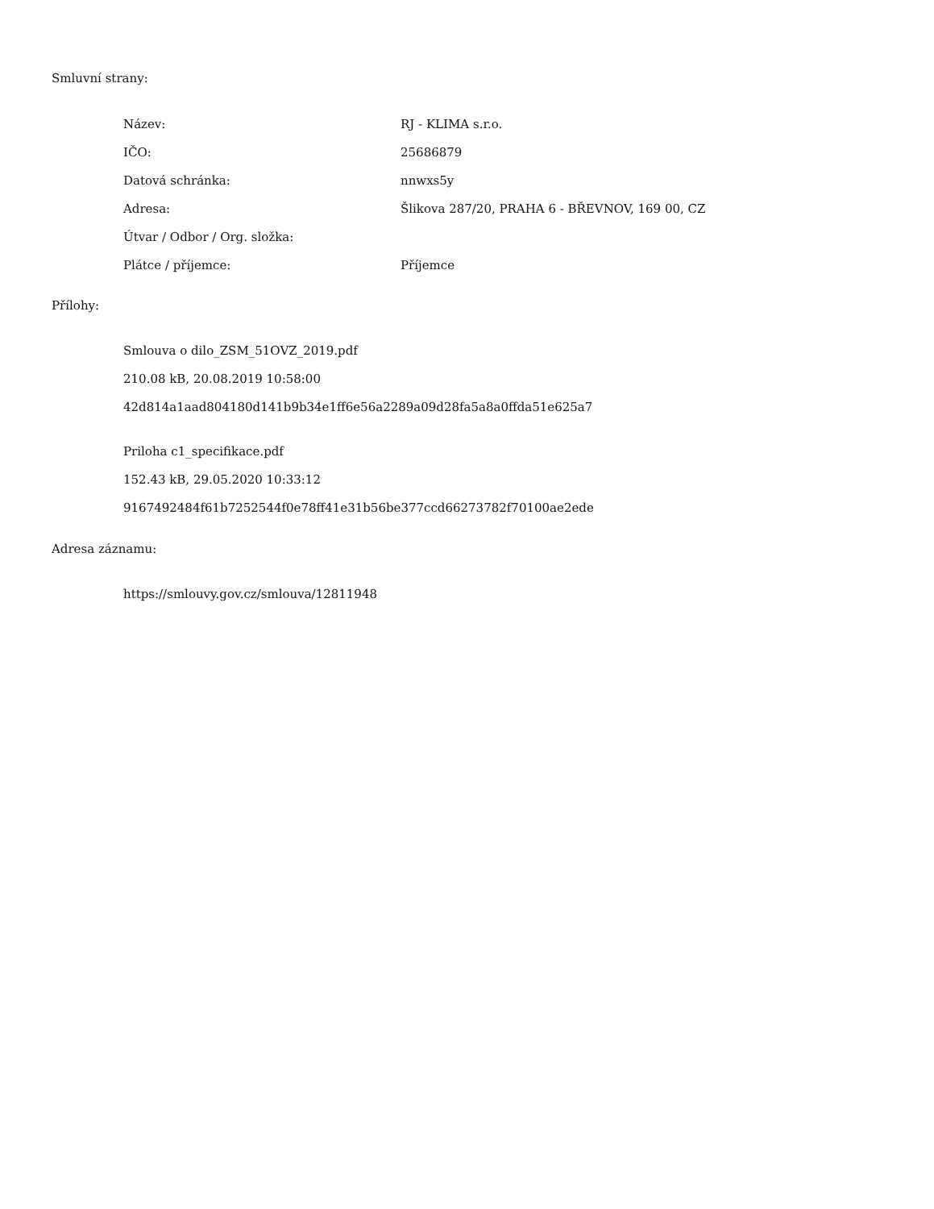Smluvní strany:
| Název: | RJ - KLIMA s.r.o. |
| IČO: | 25686879 |
| Datová schránka: | nnwxs5y |
| Adresa: | Šlikova 287/20, PRAHA 6 - BŘEVNOV, 169 00, CZ |
| Útvar / Odbor / Org. složka: | |
| Plátce / příjemce: | Příjemce |
Přílohy:
Smlouva o dilo_ZSM_51OVZ_2019.pdf
210.08 kB, 20.08.2019 10:58:00
42d814a1aad804180d141b9b34e1ff6e56a2289a09d28fa5a8a0ffda51e625a7
Priloha c1_specifikace.pdf
152.43 kB, 29.05.2020 10:33:12
9167492484f61b7252544f0e78ff41e31b56be377ccd66273782f70100ae2ede
Adresa záznamu:
https://smlouvy.gov.cz/smlouva/12811948